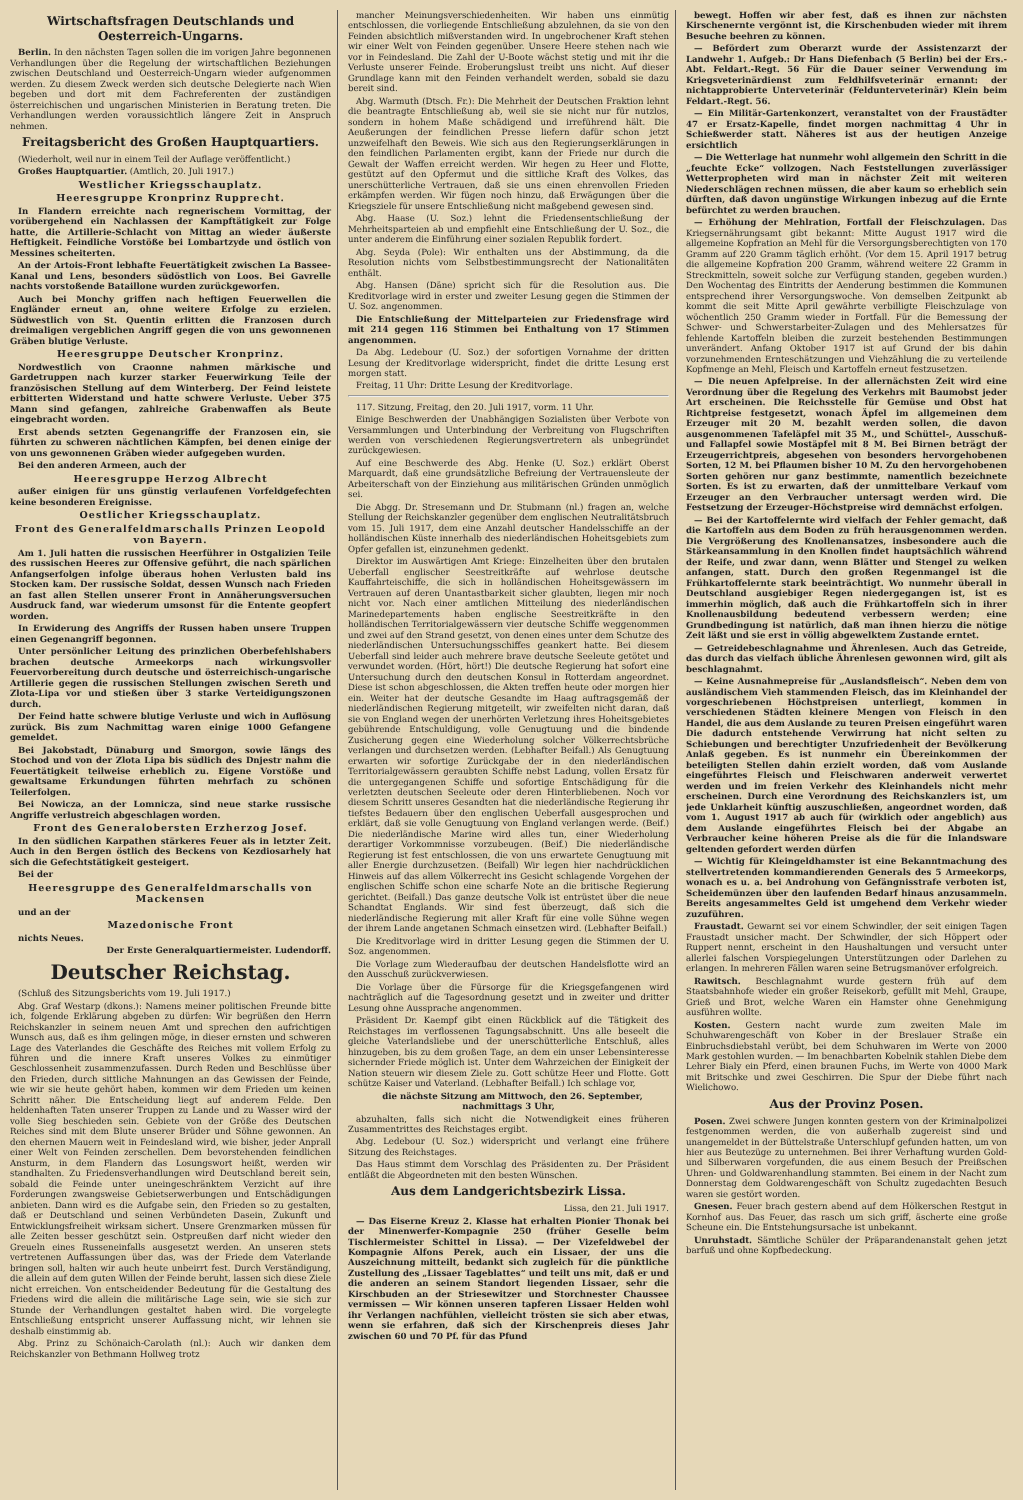Wirtschaftsfragen Deutschlands und Oesterreich-Ungarns.
Berlin. In den nächsten Tagen sollen die im vorigen Jahre begonnenen Verhandlungen über die Regelung der wirtschaftlichen Beziehungen zwischen Deutschland und Oesterreich-Ungarn wieder aufgenommen werden. Zu diesem Zweck werden sich deutsche Delegierte nach Wien begeben und dort mit dem Fachreferenten der zuständigen österreichischen und ungarischen Ministerien in Beratung treten. Die Verhandlungen werden voraussichtlich längere Zeit in Anspruch nehmen.
Freitagsbericht des Großen Hauptquartiers.
(Wiederholt, weil nur in einem Teil der Auflage veröffentlicht.)
Großes Hauptquartier. (Amtlich, 20. Juli 1917.)
Westlicher Kriegsschauplatz.
Heeresgruppe Kronprinz Rupprecht.
In Flandern erreichte nach regnerischem Vormittag, der vorübergehend ein Nachlassen der Kampftätigkeit zur Folge hatte, die Artillerie-Schlacht von Mittag an wieder äußerste Heftigkeit. Feindliche Vorstöße bei Lombartzyde und östlich von Messines scheiterten.
An der Artois-Front lebhafte Feuertätigkeit zwischen La Bassee-Kanal und Lens, besonders südöstlich von Loos. Bei Gavrelle nachts vorstoßende Bataillone wurden zurückgeworfen.
Auch bei Monchy griffen nach heftigen Feuerwellen die Engländer erneut an, ohne weitere Erfolge zu erzielen. Südwestlich von St. Quentin erlitten die Franzosen durch dreimaligen vergeblichen Angriff gegen die von uns gewonnenen Gräben blutige Verluste.
Heeresgruppe Deutscher Kronprinz.
Nordwestlich von Craonne nahmen märkische und Gardetruppen nach kurzer starker Feuerwirkung Teile der französischen Stellung auf dem Winterberg. Der Feind leistete erbitterten Widerstand und hatte schwere Verluste. Ueber 375 Mann sind gefangen, zahlreiche Grabenwaffen als Beute eingebracht worden.
Erst abends setzten Gegenangriffe der Franzosen ein, sie führten zu schweren nächtlichen Kämpfen, bei denen einige der von uns gewonnenen Gräben wieder aufgegeben wurden.
Bei den anderen Armeen, auch der
Heeresgruppe Herzog Albrecht
außer einigen für uns günstig verlaufenen Vorfeldgefechten keine besonderen Ereignisse.
Oestlicher Kriegsschauplatz.
Front des Generalfeldmarschalls Prinzen Leopold von Bayern.
Am 1. Juli hatten die russischen Heerführer in Ostgalizien Teile des russischen Heeres zur Offensive geführt, die nach spärlichen Anfangserfolgen infolge überaus hohen Verlusten bald ins Stocken kam. Der russische Soldat, dessen Wunsch nach Frieden an fast allen Stellen unserer Front in Annäherungsversuchen Ausdruck fand, war wiederum umsonst für die Entente geopfert worden.
In Erwiderung des Angriffs der Russen haben unsere Truppen einen Gegenangriff begonnen.
Unter persönlicher Leitung des prinzlichen Oberbefehlshabers brachen deutsche Armeekorps nach wirkungsvoller Feuervorbereitung durch deutsche und österreichisch-ungarische Artillerie gegen die russischen Stellungen zwischen Sereth und Zlota-Lipa vor und stießen über 3 starke Verteidigungszonen durch.
Der Feind hatte schwere blutige Verluste und wich in Auflösung zurück. Bis zum Nachmittag waren einige 1000 Gefangene gemeldet.
Bei Jakobstadt, Dünaburg und Smorgon, sowie längs des Stochod und von der Zlota Lipa bis südlich des Dnjestr nahm die Feuertätigkeit teilweise erheblich zu. Eigene Vorstöße und gewaltsame Erkundungen führten mehrfach zu schönen Teilerfolgen.
Bei Nowicza, an der Lomnicza, sind neue starke russische Angriffe verlustreich abgeschlagen worden.
Front des Generalobersten Erzherzog Josef.
In den südlichen Karpathen stärkeres Feuer als in letzter Zeit. Auch in den Bergen östlich des Beckens von Kezdiosarhely hat sich die Gefechtstätigkeit gesteigert.
Bei der
Heeresgruppe des Generalfeldmarschalls von Mackensen
und an der
Mazedonische Front
nichts Neues.
Der Erste Generalquartiermeister. Ludendorff.
Deutscher Reichstag.
(Schluß des Sitzungsberichts vom 19. Juli 1917.)
Abg. Graf Westarp (dkons.): Namens meiner politischen Freunde bitte ich, folgende Erklärung abgeben zu dürfen: Wir begrüßen den Herrn Reichskanzler in seinem neuen Amt und sprechen den aufrichtigen Wunsch aus, daß es ihm gelingen möge, in dieser ernsten und schweren Lage des Vaterlandes die Geschäfte des Reiches mit vollem Erfolg zu führen und die innere Kraft unseres Volkes zu einmütiger Geschlossenheit zusammenzufassen. Durch Reden und Beschlüsse über den Frieden, durch sittliche Mahnungen an das Gewissen der Feinde, wie wir sie heute gehört haben, kommen wir dem Frieden um keinen Schritt näher. Die Entscheidung liegt auf anderem Felde. Den heldenhaften Taten unserer Truppen zu Lande und zu Wasser wird der volle Sieg beschieden sein. Gebiete von der Größe des Deutschen Reiches sind mit dem Blute unserer Brüder und Söhne gewonnen. An den ehernen Mauern weit in Feindesland wird, wie bisher, jeder Anprall einer Welt von Feinden zerschellen. Dem bevorstehenden feindlichen Ansturm, in dem Flandern das Losungswort heißt, werden wir standhalten. Zu Friedensverhandlungen wird Deutschland bereit sein, sobald die Feinde unter uneingeschränktem Verzicht auf ihre Forderungen zwangsweise Gebietserwerbungen und Entschädigungen anbieten. Dann wird es die Aufgabe sein, den Frieden so zu gestalten, daß er Deutschland und seinen Verbündeten Dasein, Zukunft und Entwicklungsfreiheit wirksam sichert. Unsere Grenzmarken müssen für alle Zeiten besser geschützt sein. Ostpreußen darf nicht wieder den Greueln eines Russeneinfalls ausgesetzt werden. An unseren stets vertretenen Auffassungen über das, was der Friede dem Vaterlande bringen soll, halten wir auch heute unbeirrt fest. Durch Verständigung, die allein auf dem guten Willen der Feinde beruht, lassen sich diese Ziele nicht erreichen. Von entscheidender Bedeutung für die Gestaltung des Friedens wird die allein die militärische Lage sein, wie sie sich zur Stunde der Verhandlungen gestaltet haben wird. Die vorgelegte Entschließung entspricht unserer Auffassung nicht, wir lehnen sie deshalb einstimmig ab.
Abg. Prinz zu Schönaich-Carolath (nl.): Auch wir danken dem Reichskanzler von Bethmann Hollweg trotz
mancher Meinungsverschiedenheiten. Wir haben uns einmütig entschlossen, die vorliegende Entschließung abzulehnen, da sie von den Feinden absichtlich mißverstanden wird. In ungebrochener Kraft stehen wir einer Welt von Feinden gegenüber. Unsere Heere stehen nach wie vor in Feindesland. Die Zahl der U-Boote wächst stetig und mit ihr die Verluste unserer Feinde. Eroberungslust treibt uns nicht. Auf dieser Grundlage kann mit den Feinden verhandelt werden, sobald sie dazu bereit sind.
Abg. Warmuth (Dtsch. Fr.): Die Mehrheit der Deutschen Fraktion lehnt die beantragte Entschließung ab, weil sie sie nicht nur für nutzlos, sondern in hohem Maße schädigend und irreführend hält. Die Aeußerungen der feindlichen Presse liefern dafür schon jetzt unzweifelhaft den Beweis. Wie sich aus den Regierungserklärungen in den feindlichen Parlamenten ergibt, kann der Friede nur durch die Gewalt der Waffen erreicht werden. Wir hegen zu Heer und Flotte, gestützt auf den Opfermut und die sittliche Kraft des Volkes, das unerschütterliche Vertrauen, daß sie uns einen ehrenvollen Frieden erkämpfen werden. Wir fügen noch hinzu, daß Erwägungen über die Kriegsziele für unsere Entschließung nicht maßgebend gewesen sind.
Abg. Haase (U. Soz.) lehnt die Friedensentschließung der Mehrheitsparteien ab und empfiehlt eine Entschließung der U. Soz., die unter anderem die Einführung einer sozialen Republik fordert.
Abg. Seyda (Pole): Wir enthalten uns der Abstimmung, da die Resolution nichts vom Selbstbestimmungsrecht der Nationalitäten enthält.
Abg. Hansen (Däne) spricht sich für die Resolution aus. Die Kreditvorlage wird in erster und zweiter Lesung gegen die Stimmen der U. Soz. angenommen.
Die Entschließung der Mittelparteien zur Friedensfrage wird mit 214 gegen 116 Stimmen bei Enthaltung von 17 Stimmen angenommen.
Da Abg. Ledebour (U. Soz.) der sofortigen Vornahme der dritten Lesung der Kreditvorlage widerspricht, findet die dritte Lesung erst morgen statt.
Freitag, 11 Uhr: Dritte Lesung der Kreditvorlage.
117. Sitzung, Freitag, den 20. Juli 1917, vorm. 11 Uhr.
Einige Beschwerden der Unabhängigen Sozialisten über Verbote von Versammlungen und Unterbindung der Verbreitung von Flugschriften werden von verschiedenen Regierungsvertretern als unbegründet zurückgewiesen.
Auf eine Beschwerde des Abg. Henke (U. Soz.) erklärt Oberst Marquardt, daß eine grundsätzliche Befreiung der Vertrauensleute der Arbeiterschaft von der Einziehung aus militärischen Gründen unmöglich sei.
Die Abgg. Dr. Stresemann und Dr. Stubmann (nl.) fragen an, welche Stellung der Reichskanzler gegenüber dem englischen Neutralitätsbruch vom 15. Juli 1917, dem eine Anzahl deutscher Handelsschiffe an der holländischen Küste innerhalb des niederländischen Hoheitsgebiets zum Opfer gefallen ist, einzunehmen gedenkt.
Direktor im Auswärtigen Amt Kriege: Einzelheiten über den brutalen Ueberfall englischer Seestreitkräfte auf wehrlose deutsche Kauffahrteischiffe, die sich in holländischen Hoheitsgewässern im Vertrauen auf deren Unantastbarkeit sicher glaubten, liegen mir noch nicht vor. Nach einer amtlichen Mitteilung des niederländischen Marinedepartements haben englische Seestreitkräfte in den holländischen Territorialgewässern vier deutsche Schiffe weggenommen und zwei auf den Strand gesetzt, von denen eines unter dem Schutze des niederländischen Untersuchungsschiffes geankert hatte. Bei diesem Ueberfall sind leider auch mehrere brave deutsche Seeleute getötet und verwundet worden. (Hört, hört!) Die deutsche Regierung hat sofort eine Untersuchung durch den deutschen Konsul in Rotterdam angeordnet. Diese ist schon abgeschlossen, die Akten treffen heute oder morgen hier ein. Weiter hat der deutsche Gesandte im Haag auftragsgemäß der niederländischen Regierung mitgeteilt, wir zweifelten nicht daran, daß sie von England wegen der unerhörten Verletzung ihres Hoheitsgebietes gebührende Entschuldigung, volle Genugtuung und die bindende Zusicherung gegen eine Wiederholung solcher Völkerrechtsbrüche verlangen und durchsetzen werden. (Lebhafter Beifall.) Als Genugtuung erwarten wir sofortige Zurückgabe der in den niederländischen Territorialgewässern geraubten Schiffe nebst Ladung, vollen Ersatz für die untergegangenen Schiffe und sofortige Entschädigung für die verletzten deutschen Seeleute oder deren Hinterbliebenen. Noch vor diesem Schritt unseres Gesandten hat die niederländische Regierung ihr tiefstes Bedauern über den englischen Ueberfall ausgesprochen und erklärt, daß sie volle Genugtuung von England verlangen werde. (Beif.) Die niederländische Marine wird alles tun, einer Wiederholung derartiger Vorkommnisse vorzubeugen. (Beif.) Die niederländische Regierung ist fest entschlossen, die von uns erwartete Genugtuung mit aller Energie durchzusetzen. (Beifall) Wir legen hier nachdrücklichen Hinweis auf das allem Völkerrecht ins Gesicht schlagende Vorgehen der englischen Schiffe schon eine scharfe Note an die britische Regierung gerichtet. (Beifall.) Das ganze deutsche Volk ist entrüstet über die neue Schandtat Englands. Wir sind fest überzeugt, daß sich die niederländische Regierung mit aller Kraft für eine volle Sühne wegen der ihrem Lande angetanen Schmach einsetzen wird. (Lebhafter Beifall.)
Die Kreditvorlage wird in dritter Lesung gegen die Stimmen der U. Soz. angenommen.
Die Vorlage zum Wiederaufbau der deutschen Handelsflotte wird an den Ausschuß zurückverwiesen.
Die Vorlage über die Fürsorge für die Kriegsgefangenen wird nachträglich auf die Tagesordnung gesetzt und in zweiter und dritter Lesung ohne Aussprache angenommen.
Präsident Dr. Kaempf gibt einen Rückblick auf die Tätigkeit des Reichstages im verflossenen Tagungsabschnitt. Uns alle beseelt die gleiche Vaterlandsliebe und der unerschütterliche Entschluß, alles hinzugeben, bis zu dem großen Tage, an dem ein unser Lebensinteresse sichernder Friede möglich ist. Unter dem Wahrzeichen der Einigkeit der Nation steuern wir diesem Ziele zu. Gott schütze Heer und Flotte. Gott schütze Kaiser und Vaterland. (Lebhafter Beifall.) Ich schlage vor,
die nächste Sitzung am Mittwoch, den 26. September, nachmittags 3 Uhr,
abzuhalten, falls sich nicht die Notwendigkeit eines früheren Zusammentrittes des Reichstages ergibt.
Abg. Ledebour (U. Soz.) widerspricht und verlangt eine frühere Sitzung des Reichstages.
Das Haus stimmt dem Vorschlag des Präsidenten zu. Der Präsident entläßt die Abgeordneten mit den besten Wünschen.
Aus dem Landgerichtsbezirk Lissa.
Lissa, den 21. Juli 1917.
— Das Eiserne Kreuz 2. Klasse hat erhalten Pionier Thonak bei der Minenwerfer-Kompagnie 250 (früher Geselle beim Tischlermeister Schittel in Lissa). — Der Vizefeldwebel der Kompagnie Alfons Perek, auch ein Lissaer, der uns die Auszeichnung mitteilt, bedankt sich zugleich für die pünktliche Zustellung des „Lissaer Tageblattes“ und teilt uns mit, daß er und die anderen an seinem Standort liegenden Lissaer, sehr die Kirschbuden an der Striesewitzer und Storchnester Chaussee vermissen — Wir können unseren tapferen Lissaer Helden wohl ihr Verlangen nachfühlen, vielleicht trösten sie sich aber etwas, wenn sie erfahren, daß sich der Kirschenpreis dieses Jahr zwischen 60 und 70 Pf. für das Pfund
bewegt. Hoffen wir aber fest, daß es ihnen zur nächsten Kirschenernte vergönnt ist, die Kirschenbuden wieder mit ihrem Besuche beehren zu können.
— Befördert zum Oberarzt wurde der Assistenzarzt der Landwehr 1. Aufgeb.: Dr Hans Diefenbach (5 Berlin) bei der Ers.-Abt. Feldart.-Regt. 56 Für die Dauer seiner Verwendung im Kriegsveterinärdienst zum Feldhilfsveterinär ernannt: der nichtapprobierte Unterveterinär (Feldunterveterinär) Klein beim Feldart.-Regt. 56.
— Ein Militär-Gartenkonzert, veranstaltet von der Fraustädter 47 er Ersatz-Kapelle, findet morgen nachmittag 4 Uhr in Schießwerder statt. Näheres ist aus der heutigen Anzeige ersichtlich
— Die Wetterlage hat nunmehr wohl allgemein den Schritt in die „feuchte Ecke“ vollzogen. Nach Feststellungen zuverlässiger Wetterpropheten wird man in nächster Zeit mit weiteren Niederschlägen rechnen müssen, die aber kaum so erheblich sein dürften, daß davon ungünstige Wirkungen inbezug auf die Ernte befürchtet zu werden brauchen.
— Erhöhung der Mehlration, Fortfall der Fleischzulagen. Das Kriegsernährungsamt gibt bekannt: Mitte August 1917 wird die allgemeine Kopfration an Mehl für die Versorgungsberechtigten von 170 Gramm auf 220 Gramm täglich erhöht. (Vor dem 15. April 1917 betrug die allgemeine Kopfration 200 Gramm, während weitere 22 Gramm in Streckmitteln, soweit solche zur Verfügung standen, gegeben wurden.) Den Wochentag des Eintritts der Aenderung bestimmen die Kommunen entsprechend ihrer Versorgungswoche. Von demselben Zeitpunkt ab kommt die seit Mitte April gewährte verbilligte Fleischzulage von wöchentlich 250 Gramm wieder in Fortfall. Für die Bemessung der Schwer- und Schwerstarbeiter-Zulagen und des Mehlersatzes für fehlende Kartoffeln bleiben die zurzeit bestehenden Bestimmungen unverändert. Anfang Oktober 1917 ist auf Grund der bis dahin vorzunehmenden Ernteschätzungen und Viehzählung die zu verteilende Kopfmenge an Mehl, Fleisch und Kartoffeln erneut festzusetzen.
— Die neuen Apfelpreise. In der allernächsten Zeit wird eine Verordnung über die Regelung des Verkehrs mit Baumobst jeder Art erscheinen. Die Reichsstelle für Gemüse und Obst hat Richtpreise festgesetzt, wonach Äpfel im allgemeinen dem Erzeuger mit 20 M. bezahlt werden sollen, die davon ausgenommenen Tafeläpfel mit 35 M., und Schüttel-, Ausschuß- und Fallapfel sowie Mostäpfel mit 8 M. Bei Birnen beträgt der Erzeugerrichtpreis, abgesehen von besonders hervorgehobenen Sorten, 12 M. bei Pflaumen bisher 10 M. Zu den hervorgehobenen Sorten gehören nur ganz bestimmte, namentlich bezeichnete Sorten. Es ist zu erwarten, daß der unmittelbare Verkauf vom Erzeuger an den Verbraucher untersagt werden wird. Die Festsetzung der Erzeuger-Höchstpreise wird demnächst erfolgen.
— Bei der Kartoffelernte wird vielfach der Fehler gemacht, daß die Kartoffeln aus dem Boden zu früh herausgenommen werden. Die Vergrößerung des Knollenansatzes, insbesondere auch die Stärkeansammlung in den Knollen findet hauptsächlich während der Reife, und zwar dann, wenn Blätter und Stengel zu welken anfangen, statt. Durch den großen Regenmangel ist die Frühkartoffelernte stark beeinträchtigt. Wo nunmehr überall in Deutschland ausgiebiger Regen niedergegangen ist, ist es immerhin möglich, daß auch die Frühkartoffeln sich in ihrer Knollenausbildung bedeutend verbessern werden; eine Grundbedingung ist natürlich, daß man ihnen hierzu die nötige Zeit läßt und sie erst in völlig abgewelktem Zustande erntet.
— Getreidebeschlagnahme und Ährenlesen. Auch das Getreide, das durch das vielfach übliche Ährenlesen gewonnen wird, gilt als beschlagnahmt.
— Keine Ausnahmepreise für „Auslandsfleisch“. Neben dem von ausländischem Vieh stammenden Fleisch, das im Kleinhandel der vorgeschriebenen Höchstpreisen unterliegt, kommen in verschiedenen Städten kleinere Mengen von Fleisch in den Handel, die aus dem Auslande zu teuren Preisen eingeführt waren Die dadurch entstehende Verwirrung hat nicht selten zu Schiebungen und berechtigter Unzufriedenheit der Bevölkerung Anlaß gegeben. Es ist nunmehr ein Übereinkommen der beteiligten Stellen dahin erzielt worden, daß vom Auslande eingeführtes Fleisch und Fleischwaren anderweit verwertet werden und im freien Verkehr des Kleinhandels nicht mehr erscheinen. Durch eine Verordnung des Reichskanzlers ist, um jede Unklarheit künftig auszuschließen, angeordnet worden, daß vom 1. August 1917 ab auch für (wirklich oder angeblich) aus dem Auslande eingeführtes Fleisch bei der Abgabe an Verbraucher keine höheren Preise als die für die Inlandsware geltenden gefordert werden dürfen
— Wichtig für Kleingeldhamster ist eine Bekanntmachung des stellvertretenden kommandierenden Generals des 5 Armeekorps, wonach es u. a. bei Androhung von Gefängnisstrafe verboten ist, Scheidemünzen über den laufenden Bedarf hinaus anzusammeln. Bereits angesammeltes Geld ist umgehend dem Verkehr wieder zuzuführen.
Fraustadt. Gewarnt sei vor einem Schwindler, der seit einigen Tagen Fraustadt unsicher macht. Der Schwindler, der sich Höppert oder Ruppert nennt, erscheint in den Haushaltungen und versucht unter allerlei falschen Vorspiegelungen Unterstützungen oder Darlehen zu erlangen. In mehreren Fällen waren seine Betrugsmanöver erfolgreich.
Rawitsch. Beschlagnahmt wurde gestern früh auf dem Staatsbahnhofe wieder ein großer Reisekorb, gefüllt mit Mehl, Graupe, Grieß und Brot, welche Waren ein Hamster ohne Genehmigung ausführen wollte.
Kosten. Gestern nacht wurde zum zweiten Male im Schuhwarengeschäft von Kober in der Breslauer Straße ein Einbruchsdiebstahl verübt, bei dem Schuhwaren im Werte von 2000 Mark gestohlen wurden. — Im benachbarten Kobelnik stahlen Diebe dem Lehrer Bialy ein Pferd, einen braunen Fuchs, im Werte von 4000 Mark mit Britschke und zwei Geschirren. Die Spur der Diebe führt nach Wielichowo.
Aus der Provinz Posen.
Posen. Zwei schwere Jungen konnten gestern von der Kriminalpolizei festgenommen werden, die von außerhalb zugereist sind und unangemeldet in der Büttelstraße Unterschlupf gefunden hatten, um von hier aus Beutezüge zu unternehmen. Bei ihrer Verhaftung wurden Gold- und Silberwaren vorgefunden, die aus einem Besuch der Preißschen Uhren- und Goldwarenhandlung stammten. Bei einem in der Nacht zum Donnerstag dem Goldwarengeschäft von Schultz zugedachten Besuch waren sie gestört worden.
Gnesen. Feuer brach gestern abend auf dem Hölkerschen Restgut in Kornhof aus. Das Feuer, das rasch um sich griff, äscherte eine große Scheune ein. Die Entstehungsursache ist unbekannt.
Unruhstadt. Sämtliche Schüler der Präparandenanstalt gehen jetzt barfuß und ohne Kopfbedeckung.